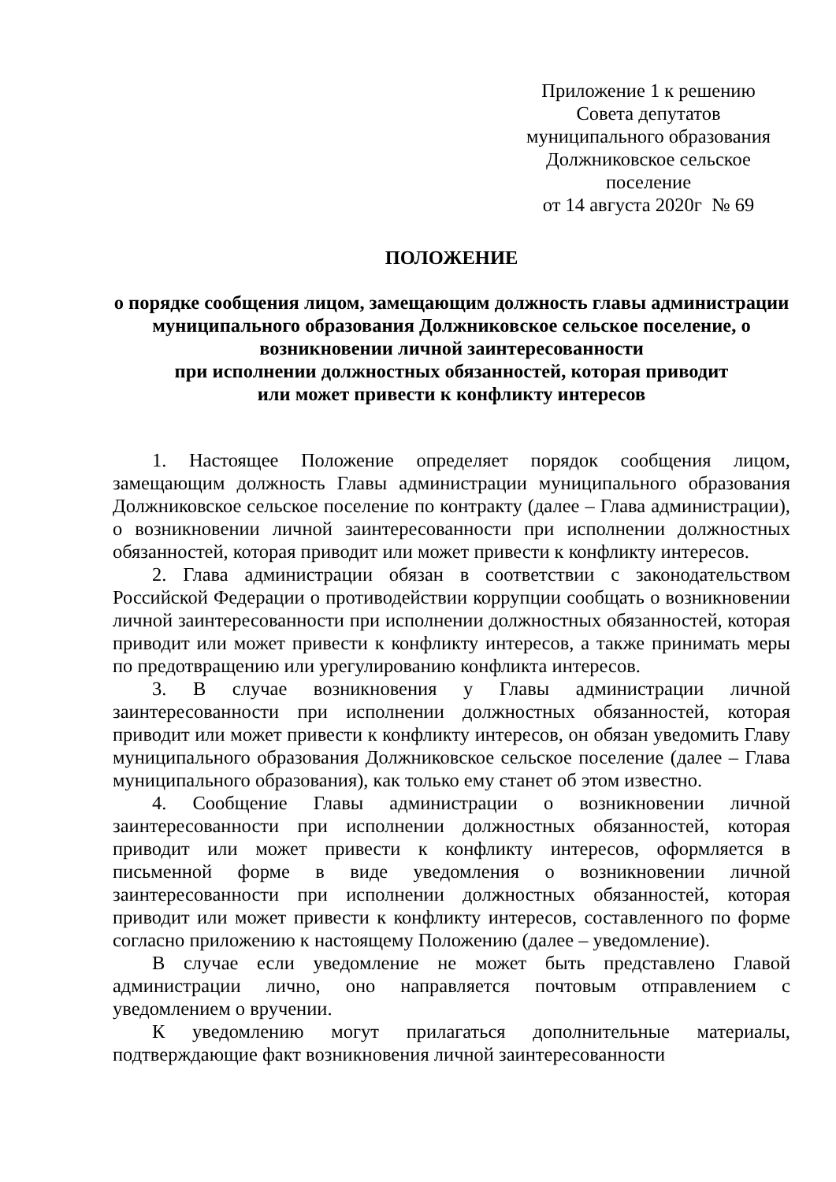Приложение 1 к решению
Совета депутатов
муниципального образования
Должниковское сельское
поселение
от 14 августа 2020г № 69
ПОЛОЖЕНИЕ
о порядке сообщения лицом, замещающим должность главы администрации муниципального образования Должниковское сельское поселение, о возникновении личной заинтересованности
при исполнении должностных обязанностей, которая приводит
или может привести к конфликту интересов
1. Настоящее Положение определяет порядок сообщения лицом, замещающим должность Главы администрации муниципального образования Должниковское сельское поселение по контракту (далее – Глава администрации), о возникновении личной заинтересованности при исполнении должностных обязанностей, которая приводит или может привести к конфликту интересов.
2. Глава администрации обязан в соответствии с законодательством Российской Федерации о противодействии коррупции сообщать о возникновении личной заинтересованности при исполнении должностных обязанностей, которая приводит или может привести к конфликту интересов, а также принимать меры по предотвращению или урегулированию конфликта интересов.
3. В случае возникновения у Главы администрации личной заинтересованности при исполнении должностных обязанностей, которая приводит или может привести к конфликту интересов, он обязан уведомить Главу муниципального образования Должниковское сельское поселение (далее – Глава муниципального образования), как только ему станет об этом известно.
4. Сообщение Главы администрации о возникновении личной заинтересованности при исполнении должностных обязанностей, которая приводит или может привести к конфликту интересов, оформляется в письменной форме в виде уведомления о возникновении личной заинтересованности при исполнении должностных обязанностей, которая приводит или может привести к конфликту интересов, составленного по форме согласно приложению к настоящему Положению (далее – уведомление).
В случае если уведомление не может быть представлено Главой администрации лично, оно направляется почтовым отправлением с уведомлением о вручении.
К уведомлению могут прилагаться дополнительные материалы, подтверждающие факт возникновения личной заинтересованности